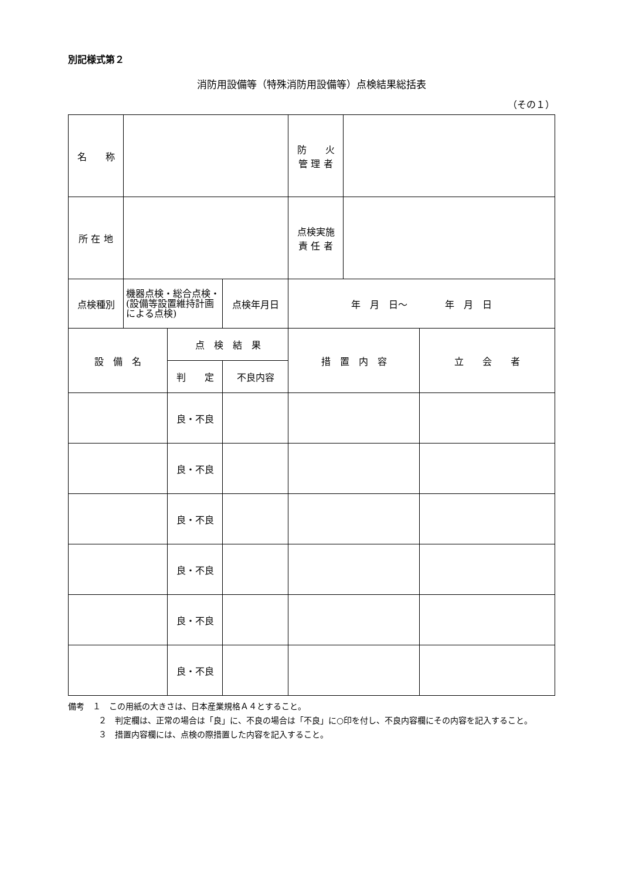別記様式第２
消防用設備等（特殊消防用設備等）点検結果総括表
（その１）
| 名 称 | | | | 防 火 管 理 者 | | |
| 所 在 地 | | | | 点検実施 責 任 者 | | |
| 点検種別 | 機器点検・総合点検・(設備等設置維持計画による点検) | | 点検年月日 | 年 月 日～ 年 月 日 | | |
| 設 備 名 | | 点 検 結 果 | | 措 置 内 容 | | 立 会 者 |
| | | 判 定 | 不良内容 | | | |
| | | 良・不良 | | | | |
| | | 良・不良 | | | | |
| | | 良・不良 | | | | |
| | | 良・不良 | | | | |
| | | 良・不良 | | | | |
| | | 良・不良 | | | | |
備考　１　この用紙の大きさは、日本産業規格Ａ４とすること。
２　判定欄は、正常の場合は「良」に、不良の場合は「不良」に○印を付し、不良内容欄にその内容を記入すること。
３　措置内容欄には、点検の際措置した内容を記入すること。